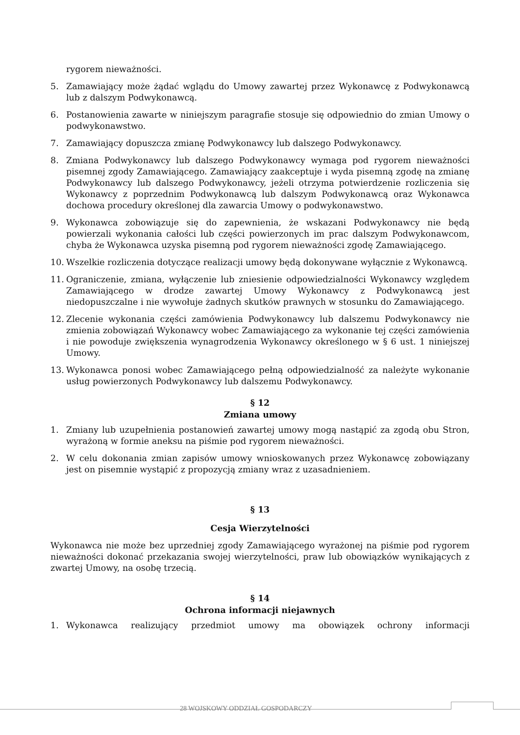rygorem nieważności.
5. Zamawiający może żądać wglądu do Umowy zawartej przez Wykonawcę z Podwykonawcą lub z dalszym Podwykonawcą.
6. Postanowienia zawarte w niniejszym paragrafie stosuje się odpowiednio do zmian Umowy o podwykonawstwo.
7. Zamawiający dopuszcza zmianę Podwykonawcy lub dalszego Podwykonawcy.
8. Zmiana Podwykonawcy lub dalszego Podwykonawcy wymaga pod rygorem nieważności pisemnej zgody Zamawiającego. Zamawiający zaakceptuje i wyda pisemną zgodę na zmianę Podwykonawcy lub dalszego Podwykonawcy, jeżeli otrzyma potwierdzenie rozliczenia się Wykonawcy z poprzednim Podwykonawcą lub dalszym Podwykonawcą oraz Wykonawca dochowa procedury określonej dla zawarcia Umowy o podwykonawstwo.
9. Wykonawca zobowiązuje się do zapewnienia, że wskazani Podwykonawcy nie będą powierzali wykonania całości lub części powierzonych im prac dalszym Podwykonawcom, chyba że Wykonawca uzyska pisemną pod rygorem nieważności zgodę Zamawiającego.
10. Wszelkie rozliczenia dotyczące realizacji umowy będą dokonywane wyłącznie z Wykonawcą.
11. Ograniczenie, zmiana, wyłączenie lub zniesienie odpowiedzialności Wykonawcy względem Zamawiającego w drodze zawartej Umowy Wykonawcy z Podwykonawcą jest niedopuszczalne i nie wywołuje żadnych skutków prawnych w stosunku do Zamawiającego.
12. Zlecenie wykonania części zamówienia Podwykonawcy lub dalszemu Podwykonawcy nie zmienia zobowiązań Wykonawcy wobec Zamawiającego za wykonanie tej części zamówienia i nie powoduje zwiększenia wynagrodzenia Wykonawcy określonego w § 6 ust. 1 niniejszej Umowy.
13. Wykonawca ponosi wobec Zamawiającego pełną odpowiedzialność za należyte wykonanie usług powierzonych Podwykonawcy lub dalszemu Podwykonawcy.
§ 12
Zmiana umowy
1. Zmiany lub uzupełnienia postanowień zawartej umowy mogą nastąpić za zgodą obu Stron, wyrażoną w formie aneksu na piśmie pod rygorem nieważności.
2. W celu dokonania zmian zapisów umowy wnioskowanych przez Wykonawcę zobowiązany jest on pisemnie wystąpić z propozycją zmiany wraz z uzasadnieniem.
§ 13
Cesja Wierzytelności
Wykonawca nie może bez uprzedniej zgody Zamawiającego wyrażonej na piśmie pod rygorem nieważności dokonać przekazania swojej wierzytelności, praw lub obowiązków wynikających z zwartej Umowy, na osobę trzecią.
§ 14
Ochrona informacji niejawnych
1. Wykonawca realizujący przedmiot umowy ma obowiązek ochrony informacji
28 WOJSKOWY ODDZIAŁ GOSPODARCZY